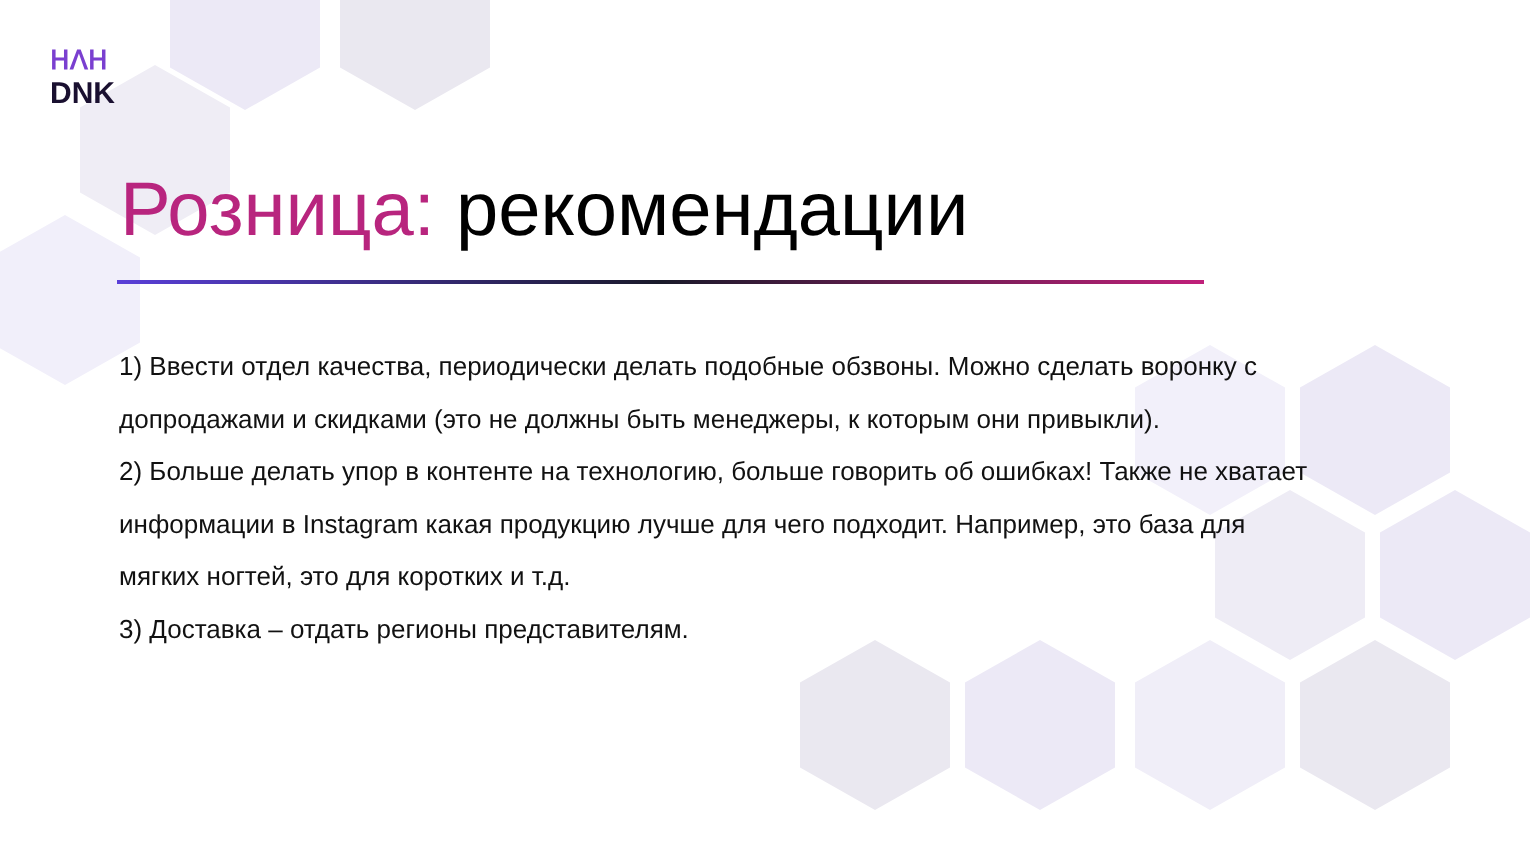ᕼᐱᕼ
DNK
Розница: рекомендации
1) Ввести отдел качества, периодически делать подобные обзвоны. Можно сделать воронку с допродажами и скидками (это не должны быть менеджеры, к которым они привыкли).
2) Больше делать упор в контенте на технологию, больше говорить об ошибках! Также не хватает информации в Instagram какая продукцию лучше для чего подходит. Например, это база для мягких ногтей, это для коротких и т.д.
3) Доставка – отдать регионы представителям.